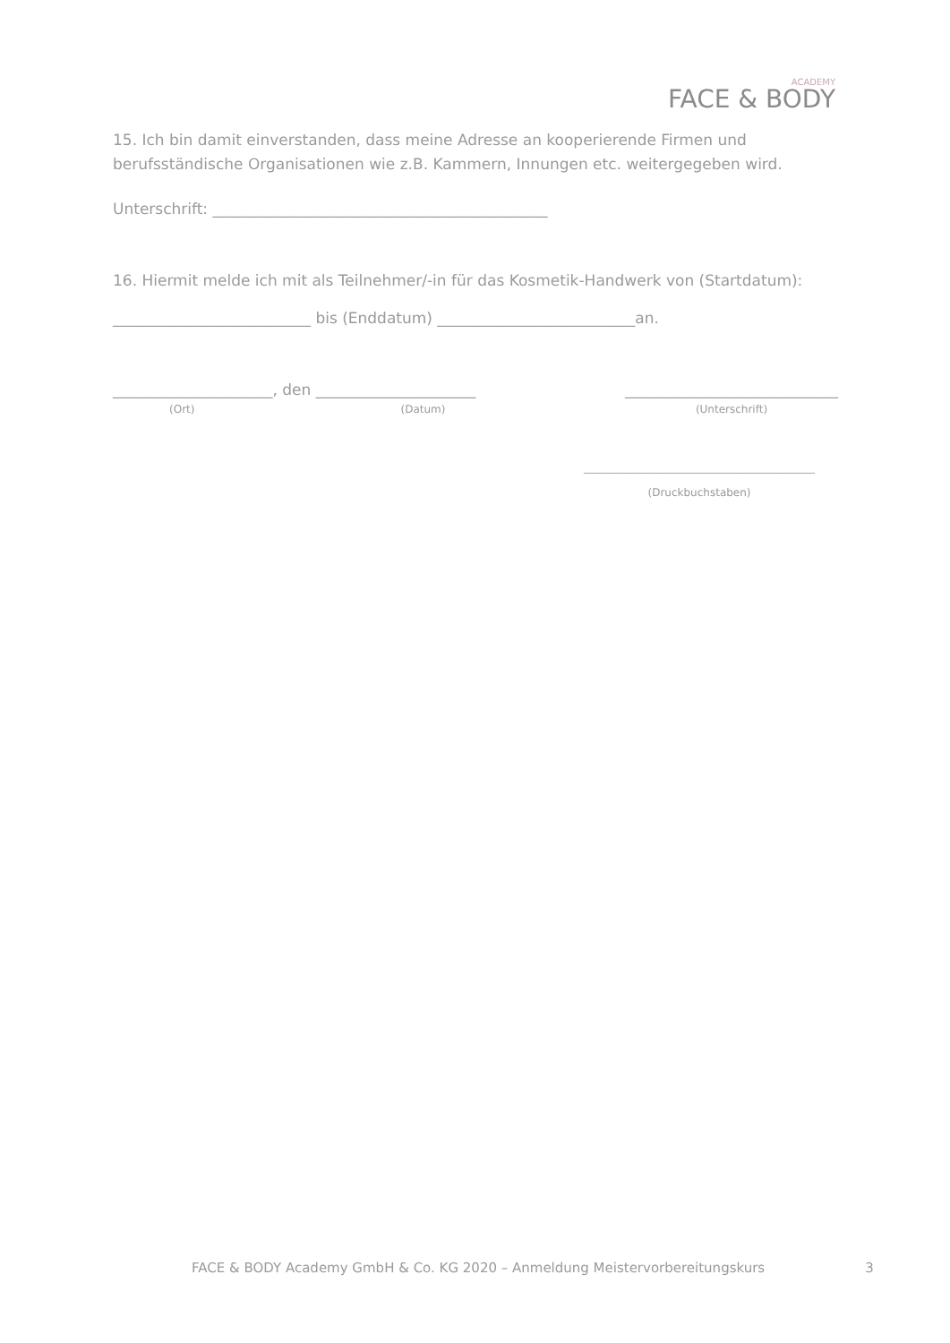ACADEMY
FACE & BODY
15. Ich bin damit einverstanden, dass meine Adresse an kooperierende Firmen und berufsständische Organisationen wie z.B. Kammern, Innungen etc. weitergegeben wird.
Unterschrift: ____________________________________________
16. Hiermit melde ich mit als Teilnehmer/-in für das Kosmetik-Handwerk von (Startdatum):
__________________________ bis (Enddatum) __________________________an.
_____________________, den _____________________
(Ort) (Datum)
____________________________
(Unterschrift)
___________________________________________
(Druckbuchstaben)
FACE & BODY Academy GmbH & Co. KG 2020 – Anmeldung Meistervorbereitungskurs 3